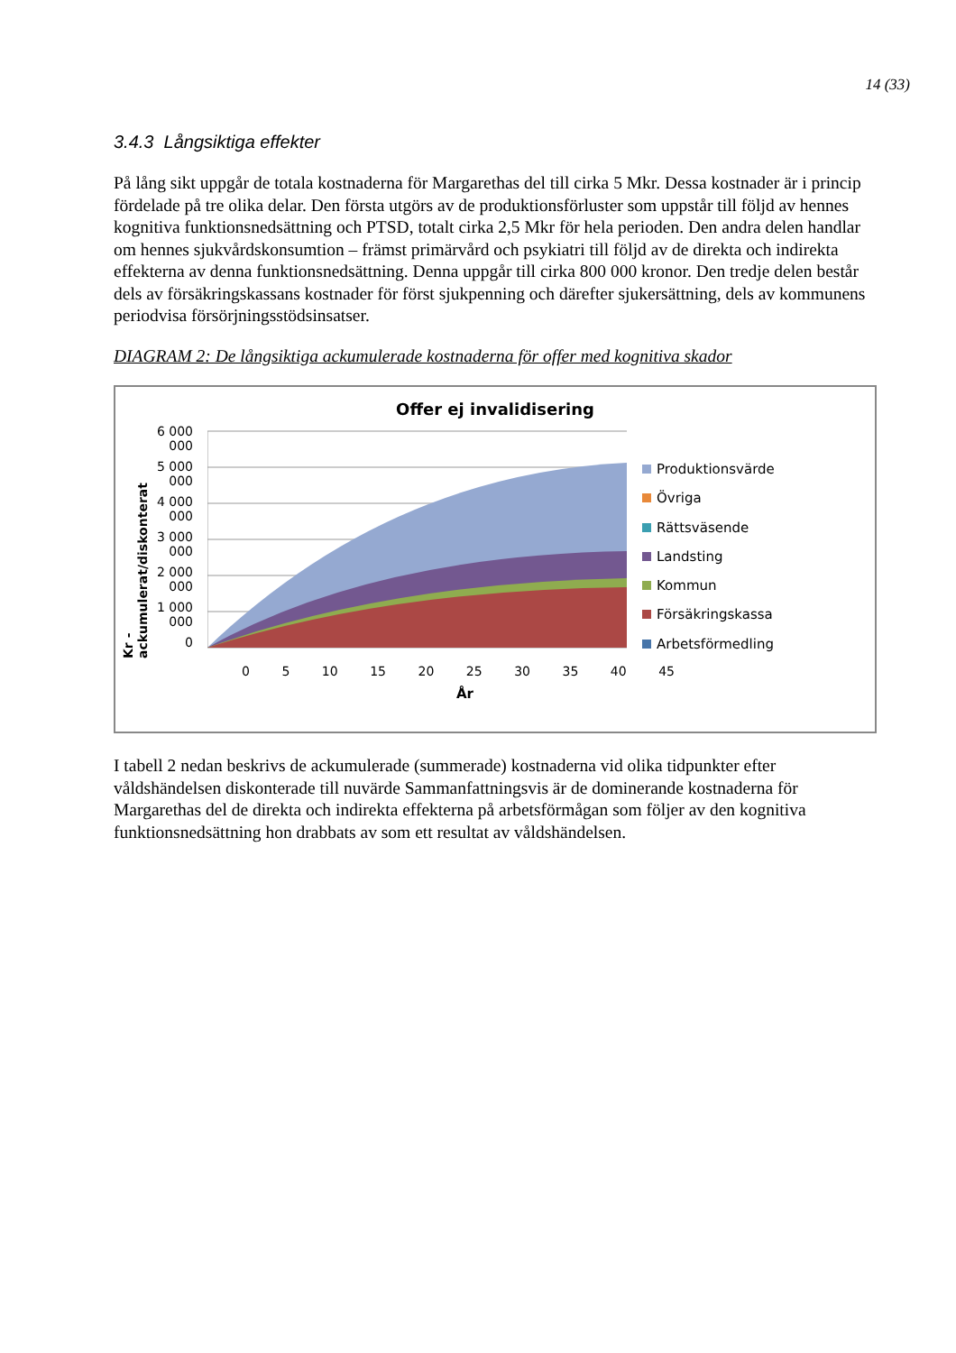14 (33)
3.4.3 Långsiktiga effekter
På lång sikt uppgår de totala kostnaderna för Margarethas del till cirka 5 Mkr. Dessa kostnader är i princip fördelade på tre olika delar. Den första utgörs av de produktionsförluster som uppstår till följd av hennes kognitiva funktionsnedsättning och PTSD, totalt cirka 2,5 Mkr för hela perioden. Den andra delen handlar om hennes sjukvårdskonsumtion – främst primärvård och psykiatri till följd av de direkta och indirekta effekterna av denna funktionsnedsättning. Denna uppgår till cirka 800 000 kronor. Den tredje delen består dels av försäkringskassans kostnader för först sjukpenning och därefter sjukersättning, dels av kommunens periodvisa försörjningsstödsinsatser.
DIAGRAM 2: De långsiktiga ackumulerade kostnaderna för offer med kognitiva skador
Offer ej invalidisering
Kr - ackumulerat/diskonterat
6 000 000
5 000 000
4 000 000
3 000 000
2 000 000
1 000 000
0
Produktionsvärde
Övriga
Rättsväsende
Landsting
Kommun
Försäkringskassa
Arbetsförmedling
0 5 10 15 20 25 30 35 40 45
År
I tabell 2 nedan beskrivs de ackumulerade (summerade) kostnaderna vid olika tidpunkter efter våldshändelsen diskonterade till nuvärde Sammanfattningsvis är de dominerande kostnaderna för Margarethas del de direkta och indirekta effekterna på arbetsförmågan som följer av den kognitiva funktionsnedsättning hon drabbats av som ett resultat av våldshändelsen.